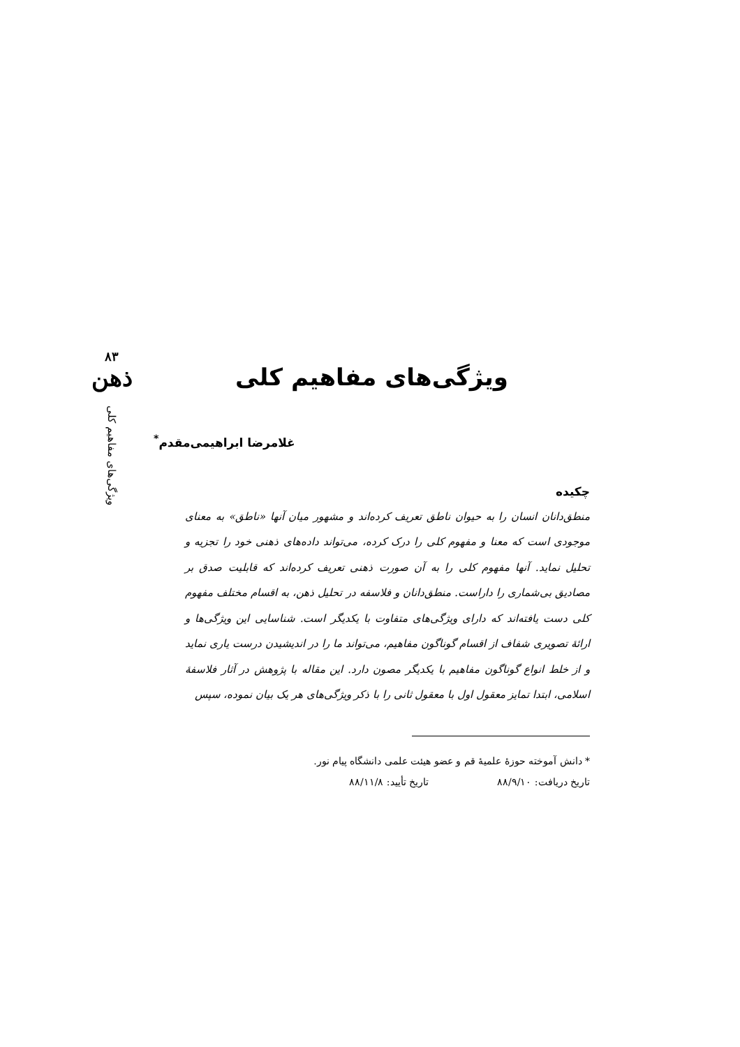۸۳
ذهن
ویژگی‌های مفاهیم کلی
ویژگی‌های مفاهیم کلی
غلامرضا ابراهیمی‌مقدم<sup>*</sup>
چکیده
منطق‌دانان انسان را به حیوان ناطق تعریف کرده‌اند و مشهور میان آنها «ناطق» به معنای موجودی است که معنا و مفهوم کلی را درک کرده، می‌تواند داده‌های ذهنی خود را تجزیه و تحلیل نماید. آنها مفهوم کلی را به آن صورت ذهنی تعریف کرده‌اند که قابلیت صدق بر مصادیق بی‌شماری را داراست. منطق‌دانان و فلاسفه در تحلیل ذهن، به اقسام مختلف مفهوم کلی دست یافته‌اند که دارای ویژگی‌های متفاوت با یکدیگر است. شناسایی این ویژگی‌ها و ارائهٔ تصویری شفاف از اقسام گوناگون مفاهیم، می‌تواند ما را در اندیشیدن درست یاری نماید و از خلط انواع گوناگون مفاهیم با یکدیگر مصون دارد. این مقاله با پژوهش در آثار فلاسفهٔ اسلامی، ابتدا تمایز معقول اول با معقول ثانی را با ذکر ویژگی‌های هر یک بیان نموده، سپس
* دانش آموخته حوزهٔ علمیهٔ قم و عضو هیئت علمی دانشگاه پیام نور.
تاریخ دریافت: ۸۸/۹/۱۰ تاریخ تأیید: ۸۸/۱۱/۸